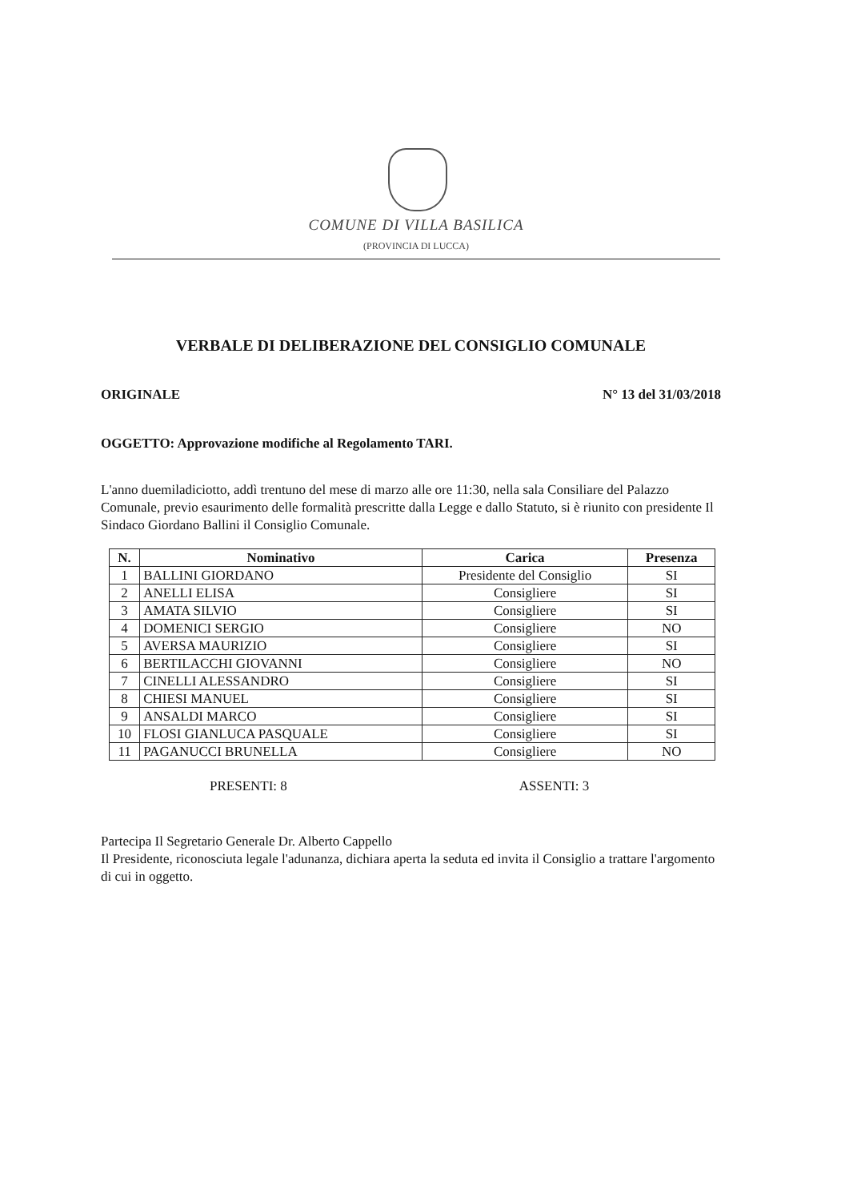COMUNE DI VILLA BASILICA
(PROVINCIA DI LUCCA)
VERBALE DI DELIBERAZIONE DEL CONSIGLIO COMUNALE
ORIGINALE N° 13 del 31/03/2018
OGGETTO: Approvazione modifiche al Regolamento TARI.
L'anno duemiladiciotto, addì trentuno del mese di marzo alle ore 11:30, nella sala Consiliare del Palazzo Comunale, previo esaurimento delle formalità prescritte dalla Legge e dallo Statuto, si è riunito con presidente Il Sindaco Giordano Ballini il Consiglio Comunale.
| N. | Nominativo | Carica | Presenza |
| --- | --- | --- | --- |
| 1 | BALLINI GIORDANO | Presidente del Consiglio | SI |
| 2 | ANELLI ELISA | Consigliere | SI |
| 3 | AMATA SILVIO | Consigliere | SI |
| 4 | DOMENICI SERGIO | Consigliere | NO |
| 5 | AVERSA MAURIZIO | Consigliere | SI |
| 6 | BERTILACCHI GIOVANNI | Consigliere | NO |
| 7 | CINELLI ALESSANDRO | Consigliere | SI |
| 8 | CHIESI MANUEL | Consigliere | SI |
| 9 | ANSALDI MARCO | Consigliere | SI |
| 10 | FLOSI GIANLUCA PASQUALE | Consigliere | SI |
| 11 | PAGANUCCI BRUNELLA | Consigliere | NO |
PRESENTI: 8 ASSENTI: 3
Partecipa Il Segretario Generale Dr. Alberto Cappello
Il Presidente, riconosciuta legale l'adunanza, dichiara aperta la seduta ed invita il Consiglio a trattare l'argomento di cui in oggetto.